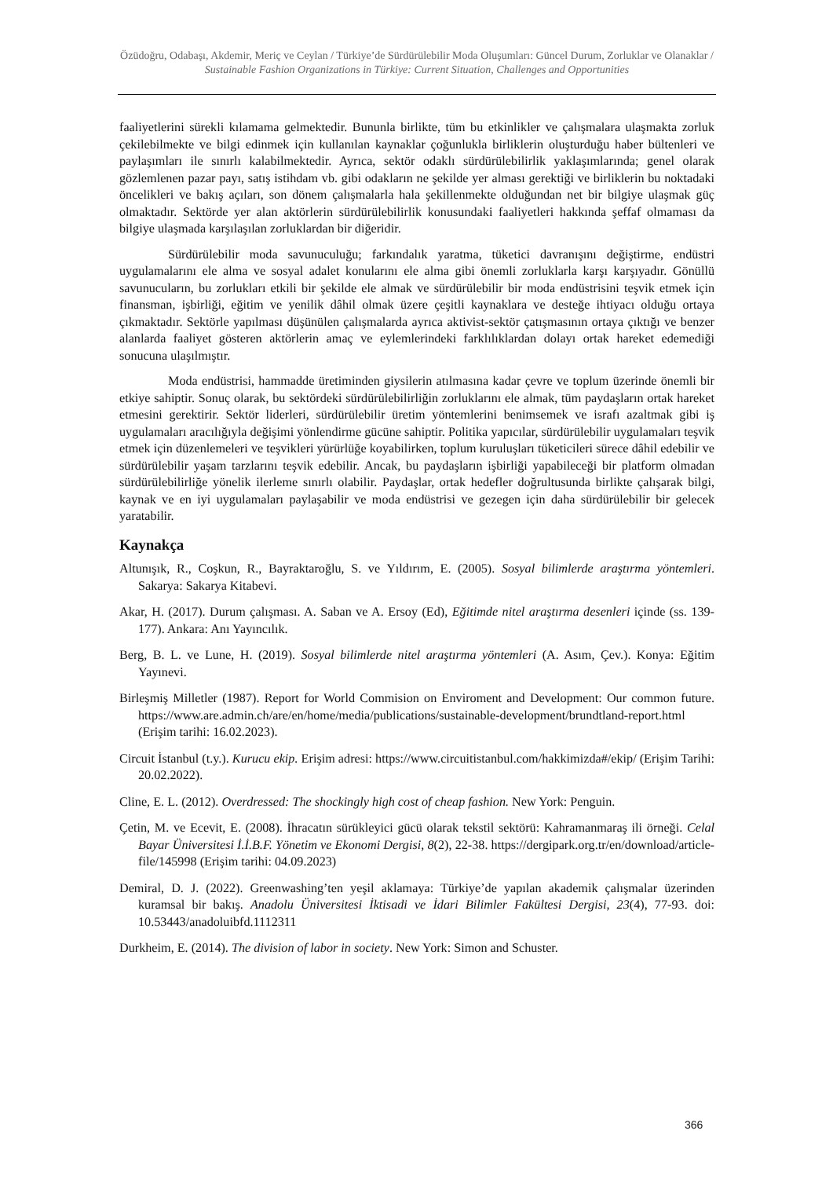Özüdoğru, Odabaşı, Akdemir, Meriç ve Ceylan / Türkiye’de Sürdürülebilir Moda Oluşumları: Güncel Durum, Zorluklar ve Olanaklar / Sustainable Fashion Organizations in Türkiye: Current Situation, Challenges and Opportunities
faaliyetlerini sürekli kılamama gelmektedir. Bununla birlikte, tüm bu etkinlikler ve çalışmalara ulaşmakta zorluk çekilebilmekte ve bilgi edinmek için kullanılan kaynaklar çoğunlukla birliklerin oluşturduğu haber bültenleri ve paylaşımları ile sınırlı kalabilmektedir. Ayrıca, sektör odaklı sürdürülebilirlik yaklaşımlarında; genel olarak gözlemlenen pazar payı, satış istihdam vb. gibi odakların ne şekilde yer alması gerektiği ve birliklerin bu noktadaki öncelikleri ve bakış açıları, son dönem çalışmalarla hala şekillenmekte olduğundan net bir bilgiye ulaşmak güç olmaktadır. Sektörde yer alan aktörlerin sürdürülebilirlik konusundaki faaliyetleri hakkında şeffaf olmaması da bilgiye ulaşmada karşılaşılan zorluklardan bir diğeridir.
Sürdürülebilir moda savunuculuğu; farkındalık yaratma, tüketici davranışını değiştirme, endüstri uygulamalarını ele alma ve sosyal adalet konularını ele alma gibi önemli zorluklarla karşı karşıyadır. Gönüllü savunucuların, bu zorlukları etkili bir şekilde ele almak ve sürdürülebilir bir moda endüstrisini teşvik etmek için finansman, işbirliği, eğitim ve yenilik dâhil olmak üzere çeşitli kaynaklara ve desteğe ihtiyacı olduğu ortaya çıkmaktadır. Sektörle yapılması düşünülen çalışmalarda ayrıca aktivist-sektör çatışmasının ortaya çıktığı ve benzer alanlarda faaliyet gösteren aktörlerin amaç ve eylemlerindeki farklılıklardan dolayı ortak hareket edemediği sonucuna ulaşılmıştır.
Moda endüstrisi, hammadde üretiminden giysilerin atılmasına kadar çevre ve toplum üzerinde önemli bir etkiye sahiptir. Sonuç olarak, bu sektördeki sürdürülebilirliğin zorluklarını ele almak, tüm paydaşların ortak hareket etmesini gerektirir. Sektör liderleri, sürdürülebilir üretim yöntemlerini benimsemek ve israfı azaltmak gibi iş uygulamaları aracılığıyla değişimi yönlendirme gücüne sahiptir. Politika yapıcılar, sürdürülebilir uygulamaları teşvik etmek için düzenlemeleri ve teşvikleri yürürlüğe koyabilirken, toplum kuruluşları tüketicileri sürece dâhil edebilir ve sürdürülebilir yaşam tarzlarını teşvik edebilir. Ancak, bu paydaşların işbirliği yapabileceği bir platform olmadan sürdürülebilirliğe yönelik ilerleme sınırlı olabilir. Paydaşlar, ortak hedefler doğrultusunda birlikte çalışarak bilgi, kaynak ve en iyi uygulamaları paylaşabilir ve moda endüstrisi ve gezegen için daha sürdürülebilir bir gelecek yaratabilir.
Kaynakça
Altunışık, R., Coşkun, R., Bayraktaroğlu, S. ve Yıldırım, E. (2005). Sosyal bilimlerde araştırma yöntemleri. Sakarya: Sakarya Kitabevi.
Akar, H. (2017). Durum çalışması. A. Saban ve A. Ersoy (Ed), Eğitimde nitel araştırma desenleri içinde (ss. 139-177). Ankara: Anı Yayıncılık.
Berg, B. L. ve Lune, H. (2019). Sosyal bilimlerde nitel araştırma yöntemleri (A. Asım, Çev.). Konya: Eğitim Yayınevi.
Birleşmiş Milletler (1987). Report for World Commision on Enviroment and Development: Our common future. https://www.are.admin.ch/are/en/home/media/publications/sustainable-development/brundtland-report.html (Erişim tarihi: 16.02.2023).
Circuit İstanbul (t.y.). Kurucu ekip. Erişim adresi: https://www.circuitistanbul.com/hakkimizda#/ekip/ (Erişim Tarihi: 20.02.2022).
Cline, E. L. (2012). Overdressed: The shockingly high cost of cheap fashion. New York: Penguin.
Çetin, M. ve Ecevit, E. (2008). İhracatın sürükleyici gücü olarak tekstil sektörü: Kahramanmaraş ili örneği. Celal Bayar Üniversitesi İ.İ.B.F. Yönetim ve Ekonomi Dergisi, 8(2), 22-38. https://dergipark.org.tr/en/download/article-file/145998 (Erişim tarihi: 04.09.2023)
Demiral, D. J. (2022). Greenwashing’ten yeşil aklamaya: Türkiye’de yapılan akademik çalışmalar üzerinden kuramsal bir bakış. Anadolu Üniversitesi İktisadi ve İdari Bilimler Fakültesi Dergisi, 23(4), 77-93. doi: 10.53443/anadoluibfd.1112311
Durkheim, E. (2014). The division of labor in society. New York: Simon and Schuster.
366